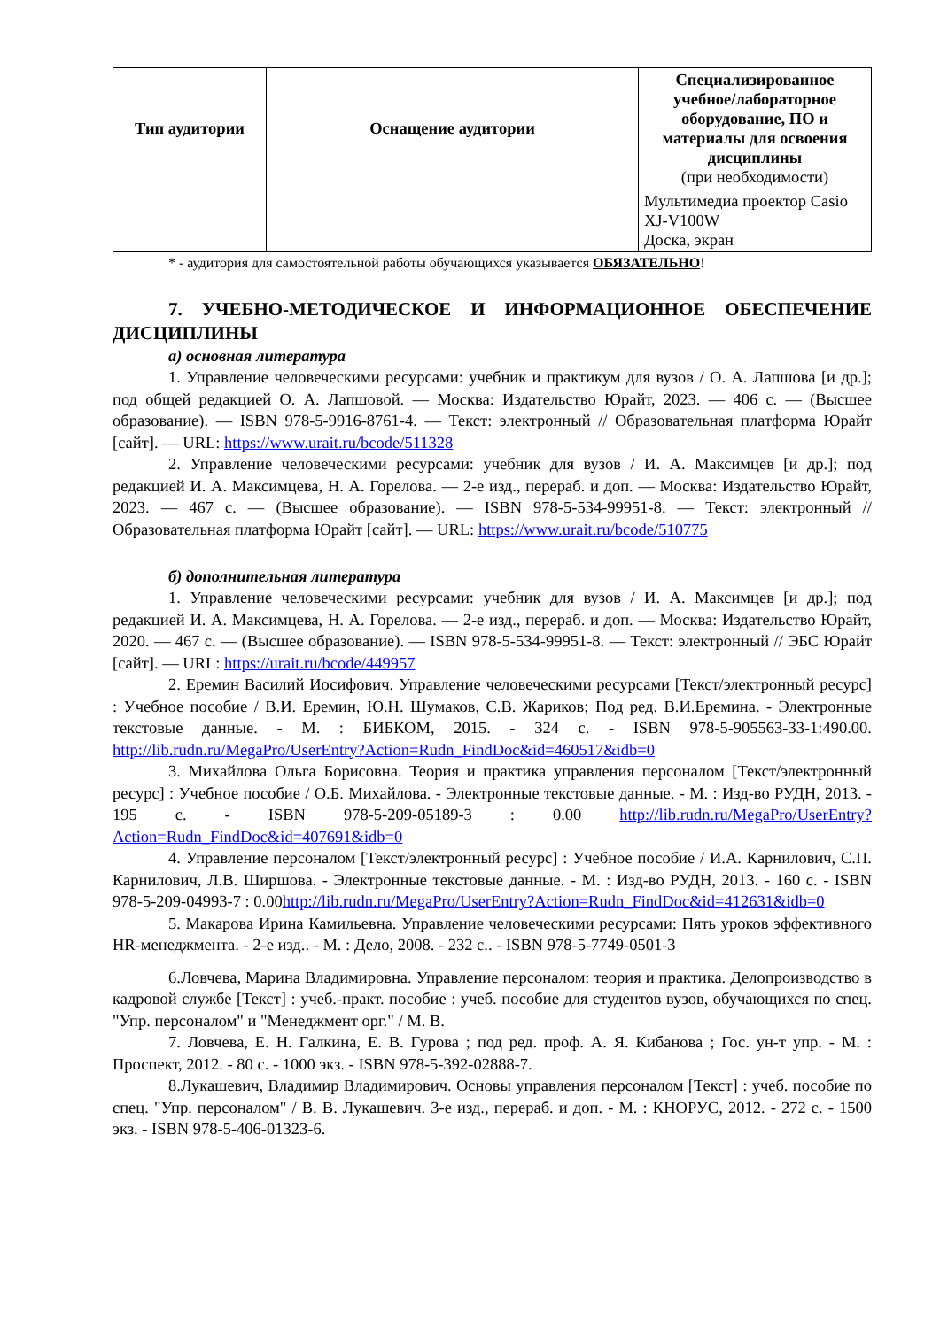| Тип аудитории | Оснащение аудитории | Специализированное учебное/лабораторное оборудование, ПО и материалы для освоения дисциплины (при необходимости) |
| --- | --- | --- |
| | | Мультимедиа проектор Casio XJ-V100W Доска, экран |
* - аудитория для самостоятельной работы обучающихся указывается ОБЯЗАТЕЛЬНО!
7. УЧЕБНО-МЕТОДИЧЕСКОЕ И ИНФОРМАЦИОННОЕ ОБЕСПЕЧЕНИЕ ДИСЦИПЛИНЫ
а) основная литература
1. Управление человеческими ресурсами: учебник и практикум для вузов / О. А. Лапшова [и др.]; под общей редакцией О. А. Лапшовой. — Москва: Издательство Юрайт, 2023. — 406 с. — (Высшее образование). — ISBN 978-5-9916-8761-4. — Текст: электронный // Образовательная платформа Юрайт [сайт]. — URL: https://www.urait.ru/bcode/511328
2. Управление человеческими ресурсами: учебник для вузов / И. А. Максимцев [и др.]; под редакцией И. А. Максимцева, Н. А. Горелова. — 2-е изд., перераб. и доп. — Москва: Издательство Юрайт, 2023. — 467 с. — (Высшее образование). — ISBN 978-5-534-99951-8. — Текст: электронный // Образовательная платформа Юрайт [сайт]. — URL: https://www.urait.ru/bcode/510775
б) дополнительная литература
1. Управление человеческими ресурсами: учебник для вузов / И. А. Максимцев [и др.]; под редакцией И. А. Максимцева, Н. А. Горелова. — 2-е изд., перераб. и доп. — Москва: Издательство Юрайт, 2020. — 467 с. — (Высшее образование). — ISBN 978-5-534-99951-8. — Текст: электронный // ЭБС Юрайт [сайт]. — URL: https://urait.ru/bcode/449957
2. Еремин Василий Иосифович. Управление человеческими ресурсами [Текст/электронный ресурс] : Учебное пособие / В.И. Еремин, Ю.Н. Шумаков, С.В. Жариков; Под ред. В.И.Еремина. - Электронные текстовые данные. - М. : БИБКОМ, 2015. - 324 с. - ISBN 978-5-905563-33-1:490.00. http://lib.rudn.ru/MegaPro/UserEntry?Action=Rudn_FindDoc&id=460517&idb=0
3. Михайлова Ольга Борисовна. Теория и практика управления персоналом [Текст/электронный ресурс] : Учебное пособие / О.Б. Михайлова. - Электронные текстовые данные. - М. : Изд-во РУДН, 2013. - 195 с. - ISBN 978-5-209-05189-3 : 0.00 http://lib.rudn.ru/MegaPro/UserEntry?Action=Rudn_FindDoc&id=407691&idb=0
4. Управление персоналом [Текст/электронный ресурс] : Учебное пособие / И.А. Карнилович, С.П. Карнилович, Л.В. Ширшова. - Электронные текстовые данные. - М. : Изд-во РУДН, 2013. - 160 с. - ISBN 978-5-209-04993-7 : 0.00http://lib.rudn.ru/MegaPro/UserEntry?Action=Rudn_FindDoc&id=412631&idb=0
5. Макарова Ирина Камильевна. Управление человеческими ресурсами: Пять уроков эффективного HR-менеджмента. - 2-е изд.. - М. : Дело, 2008. - 232 с.. - ISBN 978-5-7749-0501-3
6.Ловчева, Марина Владимировна. Управление персоналом: теория и практика. Делопроизводство в кадровой службе [Текст] : учеб.-практ. пособие : учеб. пособие для студентов вузов, обучающихся по спец. "Упр. персоналом" и "Менеджмент орг." / М. В.
7. Ловчева, Е. Н. Галкина, Е. В. Гурова ; под ред. проф. А. Я. Кибанова ; Гос. ун-т упр. - М. : Проспект, 2012. - 80 с. - 1000 экз. - ISBN 978-5-392-02888-7.
8.Лукашевич, Владимир Владимирович. Основы управления персоналом [Текст] : учеб. пособие по спец. "Упр. персоналом" / В. В. Лукашевич. 3-е изд., перераб. и доп. - М. : КНОРУС, 2012. - 272 с. - 1500 экз. - ISBN 978-5-406-01323-6.